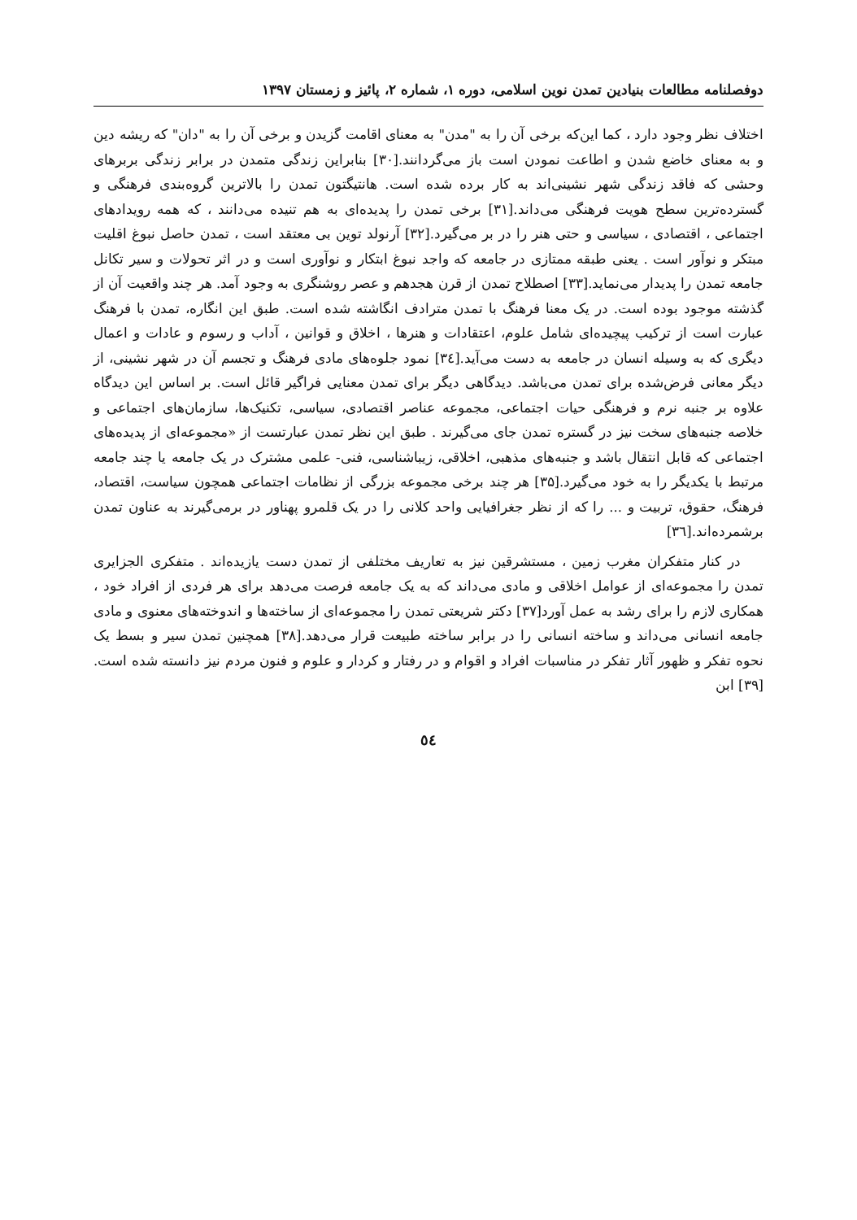دوفصلنامه مطالعات بنیادین تمدن نوین اسلامی، دوره ۱، شماره ۲، پائیز و زمستان ۱۳۹۷
اختلاف نظر وجود دارد ، کما این‌که برخی آن را به "مدن" به معنای اقامت گزیدن و برخی آن را به "دان" که ریشه دین و به معنای خاضع شدن و اطاعت نمودن است باز می‌گردانند.[۳۰] بنابراین زندگی متمدن در برابر زندگی بربرهای وحشی که فاقد زندگی شهر نشینی‌اند به کار برده شده است. هانتیگتون تمدن را بالاترین گروه‌بندی فرهنگی و گسترده‌ترین سطح هویت فرهنگی می‌داند.[۳۱] برخی تمدن را پدیده‌ای به هم تنیده می‌دانند ، که همه رویدادهای اجتماعی ، اقتصادی ، سیاسی و حتی هنر را در بر می‌گیرد.[۳۲] آرنولد توین بی معتقد است ، تمدن حاصل نبوغ اقلیت مبتکر و نوآور است . یعنی طبقه ممتازی در جامعه که واجد نبوغ ابتکار و نوآوری است و در اثر تحولات و سیر تکانل جامعه تمدن را پدیدار می‌نماید.[۳۳] اصطلاح تمدن از قرن هجدهم و عصر روشنگری به وجود آمد. هر چند واقعیت آن از گذشته موجود بوده است. در یک معنا فرهنگ با تمدن مترادف انگاشته شده است. طبق این انگاره، تمدن با فرهنگ عبارت است از ترکیب پیچیده‌ای شامل علوم، اعتقادات و هنرها ، اخلاق و قوانین ، آداب و رسوم و عادات و اعمال دیگری که به وسیله انسان در جامعه به دست می‌آید.[۳٤] نمود جلوه‌های مادی فرهنگ و تجسم آن در شهر نشینی، از دیگر معانی فرض‌شده برای تمدن می‌باشد. دیدگاهی دیگر برای تمدن معنایی فراگیر قائل است. بر اساس این دیدگاه علاوه بر جنبه نرم و فرهنگی حیات اجتماعی، مجموعه عناصر اقتصادی، سیاسی، تکنیک‌ها، سازمان‌های اجتماعی و خلاصه جنبه‌های سخت نیز در گستره تمدن جای می‌گیرند . طبق این نظر تمدن عبارتست از «مجموعه‌ای از پدیده‌های اجتماعی که قابل انتقال باشد و جنبه‌های مذهبی، اخلاقی، زیباشناسی، فنی- علمی مشترک در یک جامعه یا چند جامعه مرتبط با یکدیگر را به خود می‌گیرد.[۳۵] هر چند برخی مجموعه بزرگی از نظامات اجتماعی همچون سیاست، اقتصاد، فرهنگ، حقوق، تربیت و ... را که از نظر جغرافیایی واحد کلانی را در یک قلمرو پهناور در برمی‌گیرند به عناون تمدن برشمرده‌اند.[۳٦]
در کنار متفکران مغرب زمین ، مستشرقین نیز به تعاریف مختلفی از تمدن دست یازیده‌اند . متفکری الجزایری تمدن را مجموعه‌ای از عوامل اخلاقی و مادی می‌داند که به یک جامعه فرصت می‌دهد برای هر فردی از افراد خود ، همکاری لازم را برای رشد به عمل آورد[۳۷] دکتر شریعتی تمدن را مجموعه‌ای از ساخته‌ها و اندوخته‌های معنوی و مادی جامعه انسانی می‌داند و ساخته انسانی را در برابر ساخته طبیعت قرار می‌دهد.[۳۸] همچنین تمدن سیر و بسط یک نحوه تفکر و ظهور آثار تفکر در مناسبات افراد و اقوام و در رفتار و کردار و علوم و فنون مردم نیز دانسته شده است.[۳۹] ابن
٥٤